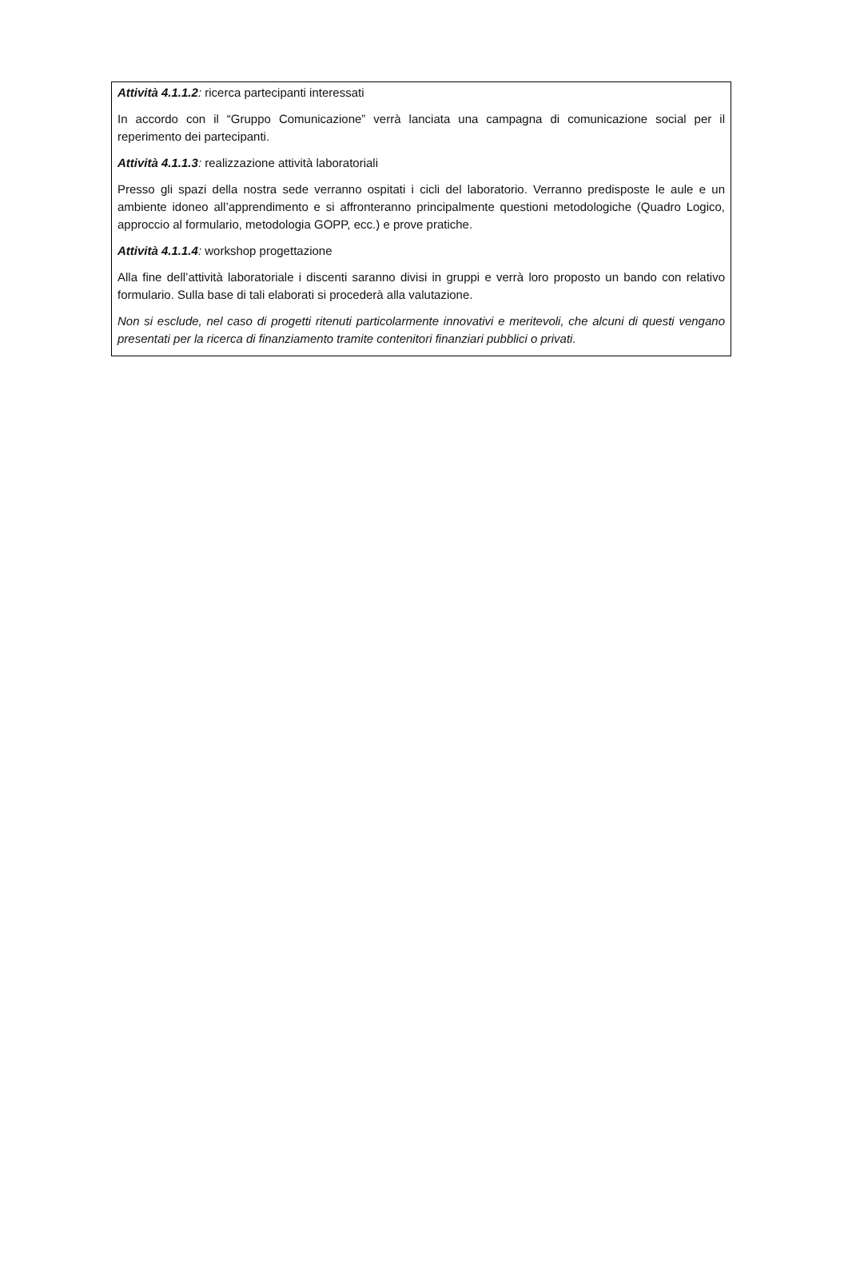Attività 4.1.1.2: ricerca partecipanti interessati
In accordo con il “Gruppo Comunicazione” verrà lanciata una campagna di comunicazione social per il reperimento dei partecipanti.
Attività 4.1.1.3: realizzazione attività laboratoriali
Presso gli spazi della nostra sede verranno ospitati i cicli del laboratorio. Verranno predisposte le aule e un ambiente idoneo all’apprendimento e si affronteranno principalmente questioni metodologiche (Quadro Logico, approccio al formulario, metodologia GOPP, ecc.) e prove pratiche.
Attività 4.1.1.4: workshop progettazione
Alla fine dell’attività laboratoriale i discenti saranno divisi in gruppi e verrà loro proposto un bando con relativo formulario. Sulla base di tali elaborati si procederà alla valutazione.
Non si esclude, nel caso di progetti ritenuti particolarmente innovativi e meritevoli, che alcuni di questi vengano presentati per la ricerca di finanziamento tramite contenitori finanziari pubblici o privati.